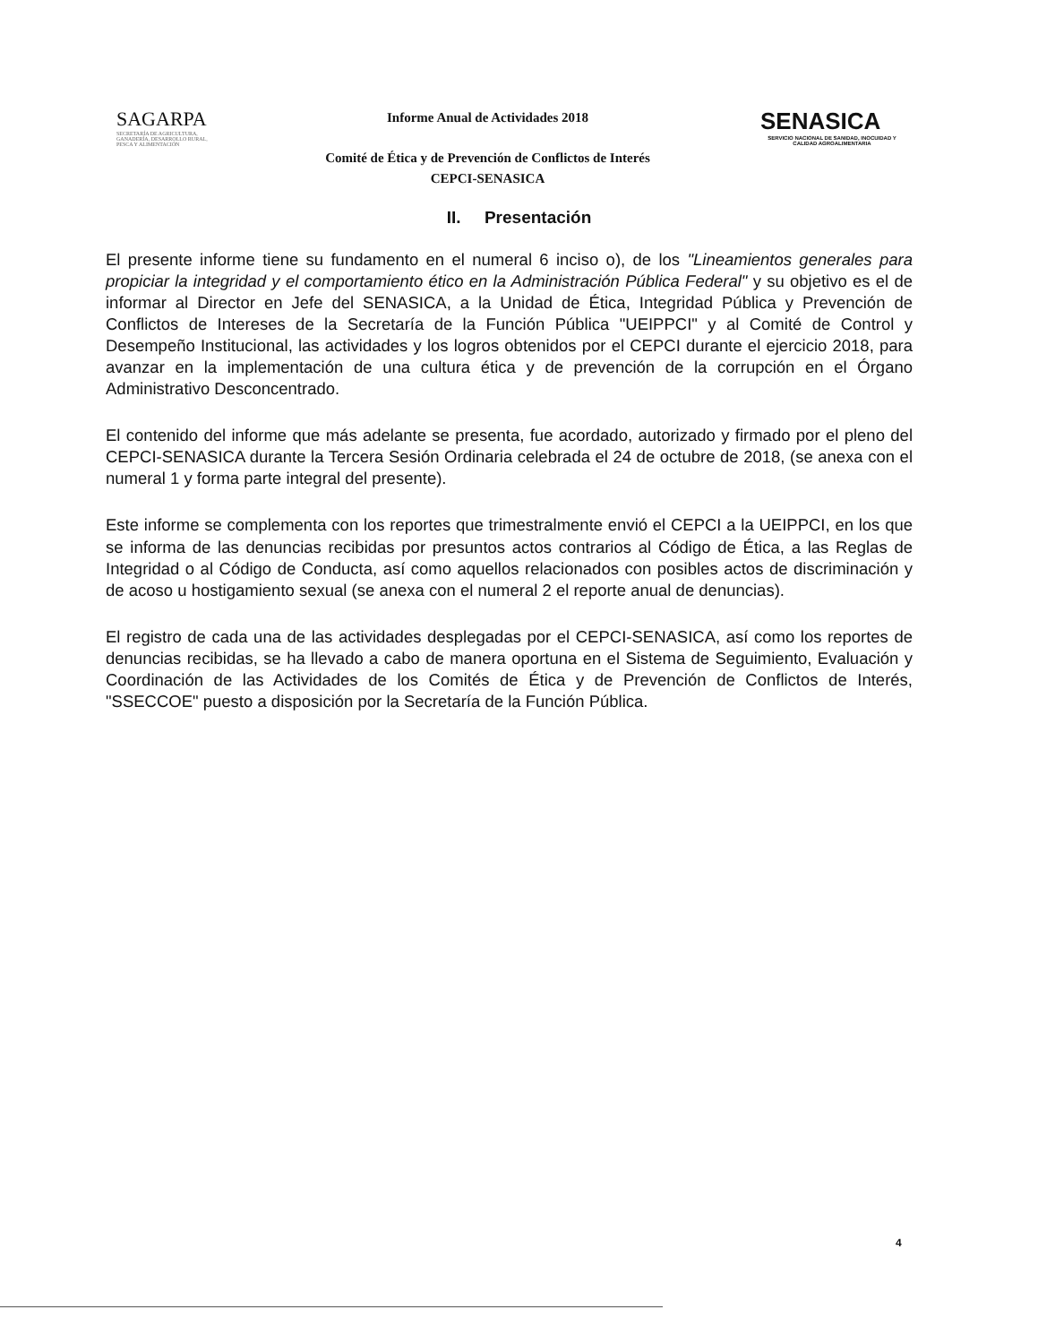SAGARPA
SECRETARÍA DE AGRICULTURA, GANADERÍA, DESARROLLO RURAL, PESCA Y ALIMENTACIÓN
Informe Anual de Actividades 2018
Comité de Ética y de Prevención de Conflictos de Interés
CEPCI-SENASICA
SENASICA
SERVICIO NACIONAL DE SANIDAD, INOCUIDAD Y CALIDAD AGROALIMENTARIA
II. Presentación
El presente informe tiene su fundamento en el numeral 6 inciso o), de los "Lineamientos generales para propiciar la integridad y el comportamiento ético en la Administración Pública Federal" y su objetivo es el de informar al Director en Jefe del SENASICA, a la Unidad de Ética, Integridad Pública y Prevención de Conflictos de Intereses de la Secretaría de la Función Pública "UEIPPCI" y al Comité de Control y Desempeño Institucional, las actividades y los logros obtenidos por el CEPCI durante el ejercicio 2018, para avanzar en la implementación de una cultura ética y de prevención de la corrupción en el Órgano Administrativo Desconcentrado.
El contenido del informe que más adelante se presenta, fue acordado, autorizado y firmado por el pleno del CEPCI-SENASICA durante la Tercera Sesión Ordinaria celebrada el 24 de octubre de 2018, (se anexa con el numeral 1 y forma parte integral del presente).
Este informe se complementa con los reportes que trimestralmente envió el CEPCI a la UEIPPCI, en los que se informa de las denuncias recibidas por presuntos actos contrarios al Código de Ética, a las Reglas de Integridad o al Código de Conducta, así como aquellos relacionados con posibles actos de discriminación y de acoso u hostigamiento sexual (se anexa con el numeral 2 el reporte anual de denuncias).
El registro de cada una de las actividades desplegadas por el CEPCI-SENASICA, así como los reportes de denuncias recibidas, se ha llevado a cabo de manera oportuna en el Sistema de Seguimiento, Evaluación y Coordinación de las Actividades de los Comités de Ética y de Prevención de Conflictos de Interés, "SSECCOE" puesto a disposición por la Secretaría de la Función Pública.
4